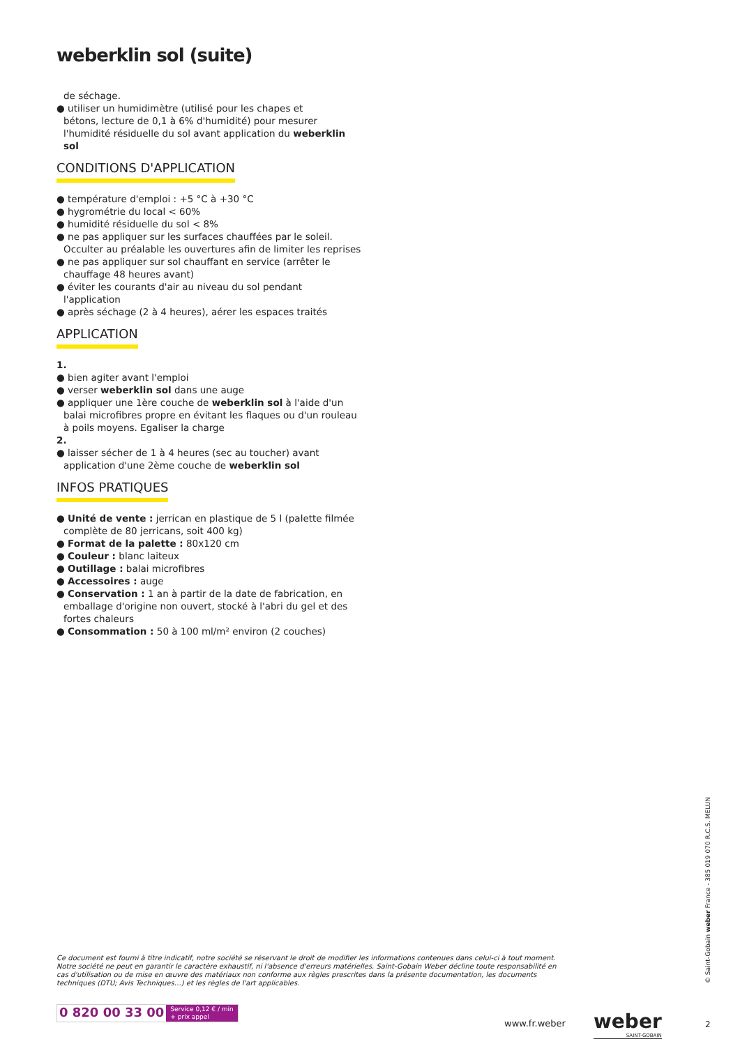weberklin sol (suite)
de séchage.
● utiliser un humidimètre (utilisé pour les chapes et
bétons, lecture de 0,1 à 6% d'humidité) pour mesurer
l'humidité résiduelle du sol avant application du weberklin sol
CONDITIONS D'APPLICATION
● température d'emploi : +5 °C à +30 °C
● hygrométrie du local < 60%
● humidité résiduelle du sol < 8%
● ne pas appliquer sur les surfaces chauffées par le soleil.
Occulter au préalable les ouvertures afin de limiter les reprises
● ne pas appliquer sur sol chauffant en service (arrêter le
chauffage 48 heures avant)
● éviter les courants d'air au niveau du sol pendant
l'application
● après séchage (2 à 4 heures), aérer les espaces traités
APPLICATION
1.
● bien agiter avant l'emploi
● verser weberklin sol dans une auge
● appliquer une 1ère couche de weberklin sol à l'aide d'un
balai microfibres propre en évitant les flaques ou d'un rouleau
à poils moyens. Egaliser la charge
2.
● laisser sécher de 1 à 4 heures (sec au toucher) avant
application d'une 2ème couche de weberklin sol
INFOS PRATIQUES
● Unité de vente : jerrican en plastique de 5 l (palette filmée
complète de 80 jerricans, soit 400 kg)
● Format de la palette : 80x120 cm
● Couleur : blanc laiteux
● Outillage : balai microfibres
● Accessoires : auge
● Conservation : 1 an à partir de la date de fabrication, en
emballage d'origine non ouvert, stocké à l'abri du gel et des fortes chaleurs
● Consommation : 50 à 100 ml/m² environ (2 couches)
Ce document est fourni à titre indicatif, notre société se réservant le droit de modifier les informations contenues dans celui-ci à tout moment. Notre société ne peut en garantir le caractère exhaustif, ni l'absence d'erreurs matérielles. Saint-Gobain Weber décline toute responsabilité en cas d'utilisation ou de mise en œuvre des matériaux non conforme aux règles prescrites dans la présente documentation, les documents techniques (DTU; Avis Techniques…) et les règles de l'art applicables.
0 820 00 33 00 Service 0,12 € / min
+ prix appel
www.fr.weber weber
SAINT-GOBAIN
2
© Saint-Gobain weber France - 385 019 070 R.C.S. MELUN